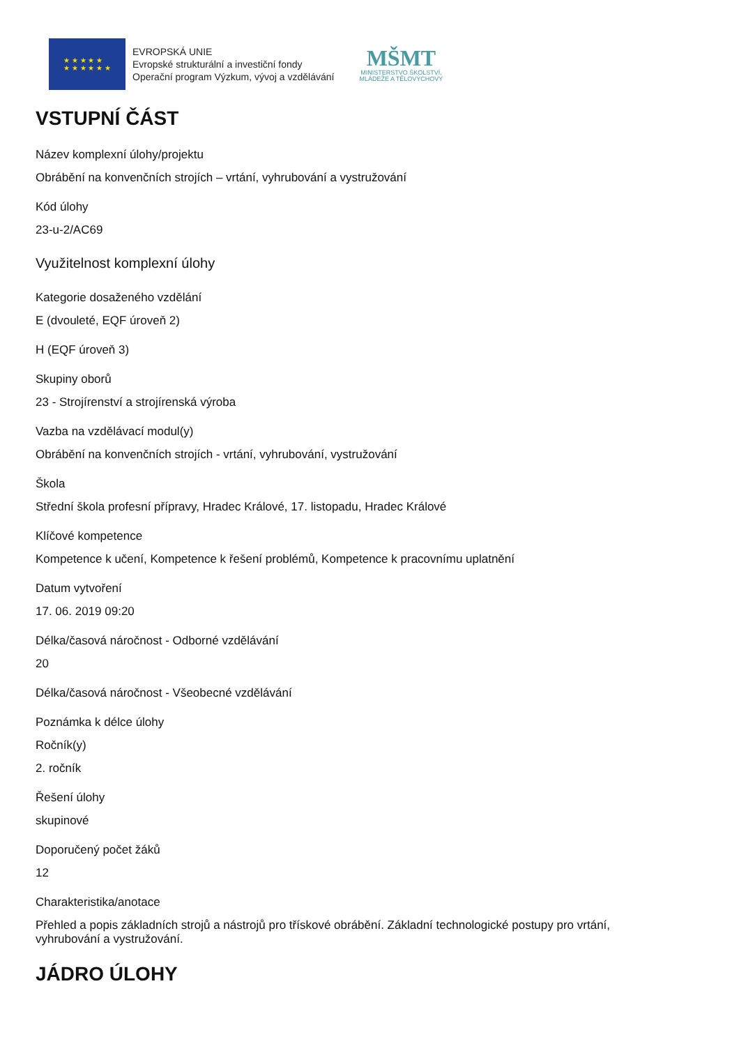★ ★ ★ ★ ★
★ ★ ★ ★ ★ ★
EVROPSKÁ UNIE
Evropské strukturální a investiční fondy
Operační program Výzkum, vývoj a vzdělávání
MŠMT
MINISTERSTVO ŠKOLSTVÍ,
MLÁDEŽE A TĚLOVÝCHOVY
VSTUPNÍ ČÁST
Název komplexní úlohy/projektu
Obrábění na konvenčních strojích – vrtání, vyhrubování a vystružování
Kód úlohy
23-u-2/AC69
Využitelnost komplexní úlohy
Kategorie dosaženého vzdělání
E (dvouleté, EQF úroveň 2)
H (EQF úroveň 3)
Skupiny oborů
23 - Strojírenství a strojírenská výroba
Vazba na vzdělávací modul(y)
Obrábění na konvenčních strojích - vrtání, vyhrubování, vystružování
Škola
Střední škola profesní přípravy, Hradec Králové, 17. listopadu, Hradec Králové
Klíčové kompetence
Kompetence k učení, Kompetence k řešení problémů, Kompetence k pracovnímu uplatnění
Datum vytvoření
17. 06. 2019 09:20
Délka/časová náročnost - Odborné vzdělávání
20
Délka/časová náročnost - Všeobecné vzdělávání
Poznámka k délce úlohy
Ročník(y)
2. ročník
Řešení úlohy
skupinové
Doporučený počet žáků
12
Charakteristika/anotace
Přehled a popis základních strojů a nástrojů pro třískové obrábění. Základní technologické postupy pro vrtání, vyhrubování a vystružování.
JÁDRO ÚLOHY